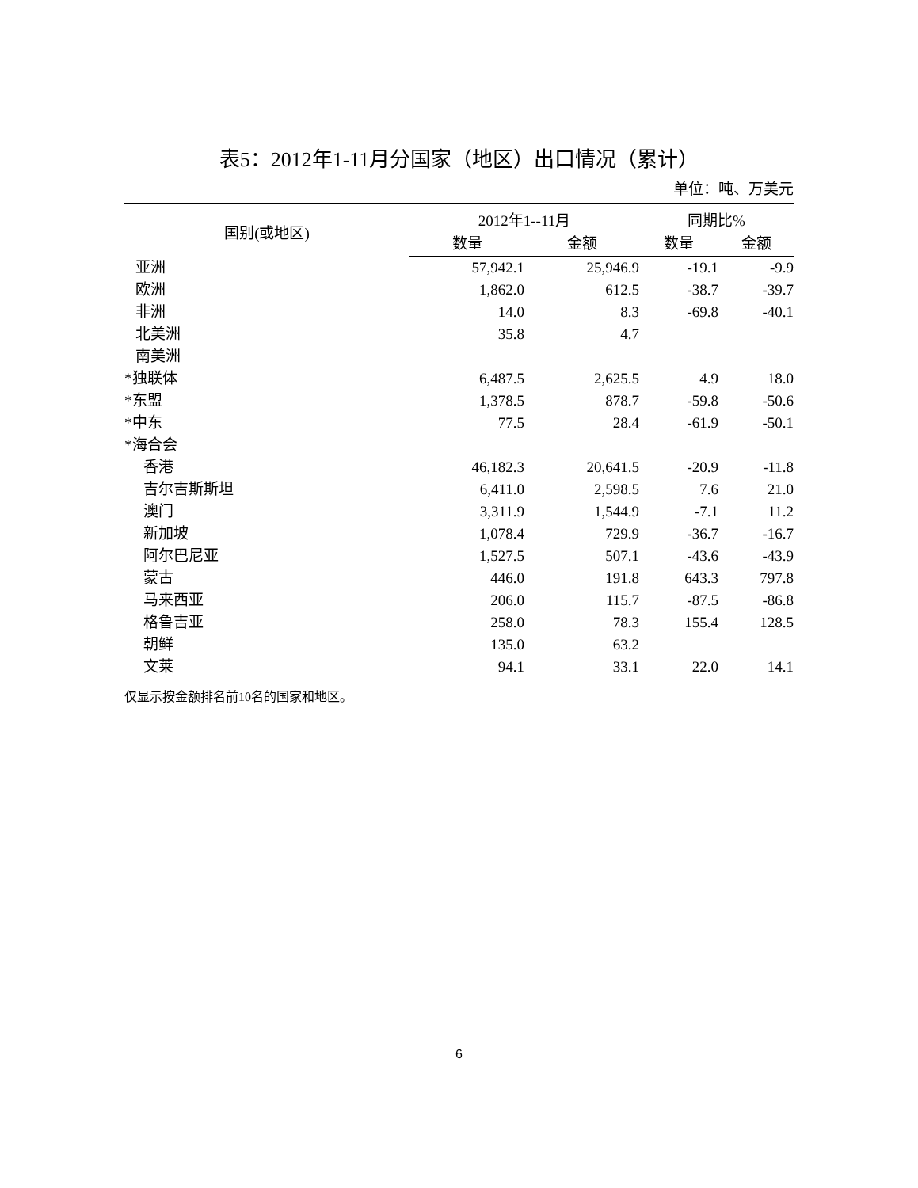表5：2012年1-11月分国家（地区）出口情况（累计）
单位：吨、万美元
| 国别(或地区) | 2012年1--11月 | | 同期比% | |
| --- | --- | --- | --- | --- |
| | 数量 | 金额 | 数量 | 金额 |
| 亚洲 | 57,942.1 | 25,946.9 | -19.1 | -9.9 |
| 欧洲 | 1,862.0 | 612.5 | -38.7 | -39.7 |
| 非洲 | 14.0 | 8.3 | -69.8 | -40.1 |
| 北美洲 | 35.8 | 4.7 | | |
| 南美洲 | | | | |
| *独联体 | 6,487.5 | 2,625.5 | 4.9 | 18.0 |
| *东盟 | 1,378.5 | 878.7 | -59.8 | -50.6 |
| *中东 | 77.5 | 28.4 | -61.9 | -50.1 |
| *海合会 | | | | |
| 香港 | 46,182.3 | 20,641.5 | -20.9 | -11.8 |
| 吉尔吉斯斯坦 | 6,411.0 | 2,598.5 | 7.6 | 21.0 |
| 澳门 | 3,311.9 | 1,544.9 | -7.1 | 11.2 |
| 新加坡 | 1,078.4 | 729.9 | -36.7 | -16.7 |
| 阿尔巴尼亚 | 1,527.5 | 507.1 | -43.6 | -43.9 |
| 蒙古 | 446.0 | 191.8 | 643.3 | 797.8 |
| 马来西亚 | 206.0 | 115.7 | -87.5 | -86.8 |
| 格鲁吉亚 | 258.0 | 78.3 | 155.4 | 128.5 |
| 朝鲜 | 135.0 | 63.2 | | |
| 文莱 | 94.1 | 33.1 | 22.0 | 14.1 |
仅显示按金额排名前10名的国家和地区。
6